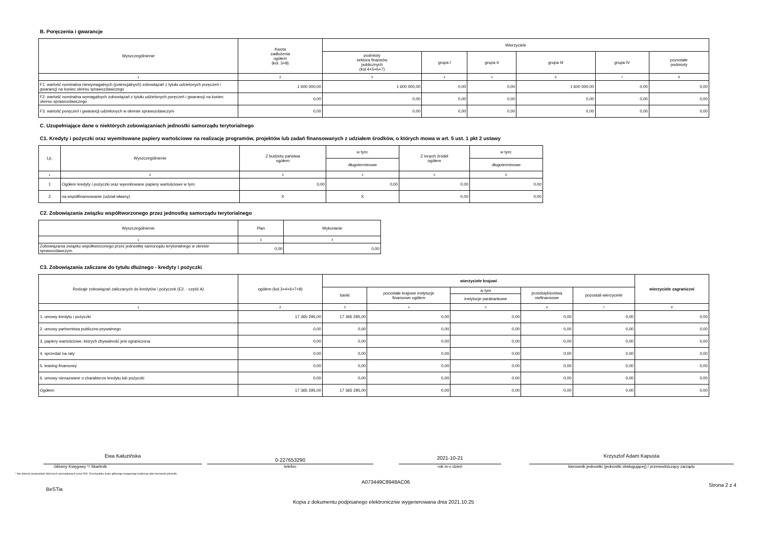B. Poręczenia i gwarancje
| Wyszczególnienie | Kwota zadłużenia ogółem (kol. 3+8) | Wierzyciele | | | | | |
| --- | --- | --- | --- | --- | --- | --- | --- |
| | | podmioty sektora finansów publicznych (kol.4+5+6+7) | grupa I | grupa II | grupa III | grupa IV | pozostałe podmioty |
| 1 | 2 | 3 | 4 | 5 | 6 | 7 | 8 |
| F1. wartość nominalna niewymagalnych (potencjalnych) zobowiązań z tytułu udzielonych poręczeń i gwarancji na koniec okresu sprawozdawczego | 1 600 000,00 | 1 600 000,00 | 0,00 | 0,00 | 1 600 000,00 | 0,00 | 0,00 |
| F2. wartość nominalna wymagalnych zobowiązań z tytułu udzielonych poręczeń i gwarancji na koniec okresu sprawozdawczego | 0,00 | 0,00 | 0,00 | 0,00 | 0,00 | 0,00 | 0,00 |
| F3. wartość poręczeń i gwarancji udzielonych w okresie sprawozdawczym | 0,00 | 0,00 | 0,00 | 0,00 | 0,00 | 0,00 | 0,00 |
C. Uzupełniające dane o niektórych zobowiązaniach jednostki samorządu terytorialnego
C1. Kredyty i pożyczki oraz wyemitowane papiery wartościowe na realizację programów, projektów lub zadań finansowanych z udziałem środków, o których mowa w art. 5 ust. 1 pkt 2 ustawy
| Lp. | Wyszczególnienie | Z budżetu państwa ogółem | w tym: | Z innych źródeł ogółem | w tym: |
| --- | --- | --- | --- | --- | --- |
| | | | długoterminowe | | długoterminowe |
| 1 | 2 | 3 | 4 | 5 | 6 |
| 1 | Ogółem kredyty i pożyczki oraz wyemitowane papiery wartościowe w tym: | 0,00 | 0,00 | 0,00 | 0,00 |
| 2 | na współfinansowanie (udział własny) | X | X | 0,00 | 0,00 |
C2. Zobowiązania związku współtworzonego przez jednostkę samorządu terytorialnego
| Wyszczególnienie | Plan | Wykonanie |
| --- | --- | --- |
| 1 | 2 | 3 |
| Zobowiązania związku współtworzonego przez jednostkę samorządu terytorialnego w okresie sprawozdawczym | 0,00 | 0,00 |
C3. Zobowiązania zaliczane do tytułu dłużnego - kredyty i pożyczki
| Rodzaje zobowiązań zaliczanych do kredytów i pożyczek (E2. - część A) | ogółem (kol.3+4+6+7+8) | wierzyciele krajowi | | | | | wierzyciele zagraniczni |
| --- | --- | --- | --- | --- | --- | --- | --- |
| | | banki | pozostałe krajowe instytucje finansowe ogółem | w tym | przedsiębiorstwa niefinansowe | pozostali wierzyciele | |
| | | | | instytucje parabankowe | | | |
| 1 | 2 | 3 | 4 | 5 | 6 | 7 | 8 |
| 1. umowy kredytu i pożyczki | 17 365 295,00 | 17 365 295,00 | 0,00 | 0,00 | 0,00 | 0,00 | 0,00 |
| 2. umowy partnerstwa publiczno-prywatnego | 0,00 | 0,00 | 0,00 | 0,00 | 0,00 | 0,00 | 0,00 |
| 3. papiery wartościowe, których zbywalność jest ograniczona | 0,00 | 0,00 | 0,00 | 0,00 | 0,00 | 0,00 | 0,00 |
| 4. sprzedaż na raty | 0,00 | 0,00 | 0,00 | 0,00 | 0,00 | 0,00 | 0,00 |
| 5. leasing finansowy | 0,00 | 0,00 | 0,00 | 0,00 | 0,00 | 0,00 | 0,00 |
| 6. umowy nienazwane o charakterze kredytu lub pożyczki | 0,00 | 0,00 | 0,00 | 0,00 | 0,00 | 0,00 | 0,00 |
| Ogółem | 17 365 295,00 | 17 365 295,00 | 0,00 | 0,00 | 0,00 | 0,00 | 0,00 |
Ewa Kałuzińska
Główny Księgowy */ Skarbnik
0-227653290
telefon
2021-10-21
rok m-c dzień
Krzysztof Adam Kapusta
kierownik jednostki (jednostki obsługującej) / przewodniczący zarządu
* Nie dotyczy sprawozdań zbiorczych sporządzanych przez RIO. W przypadku braku głównego księgowego podpisuje tylko kierownik jednostki.
BeSTia
A073449C8948AC06
Strona 2 z 4
Kopia z dokumentu podpisanego elektronicznie wygenerowana dnia 2021.10.25